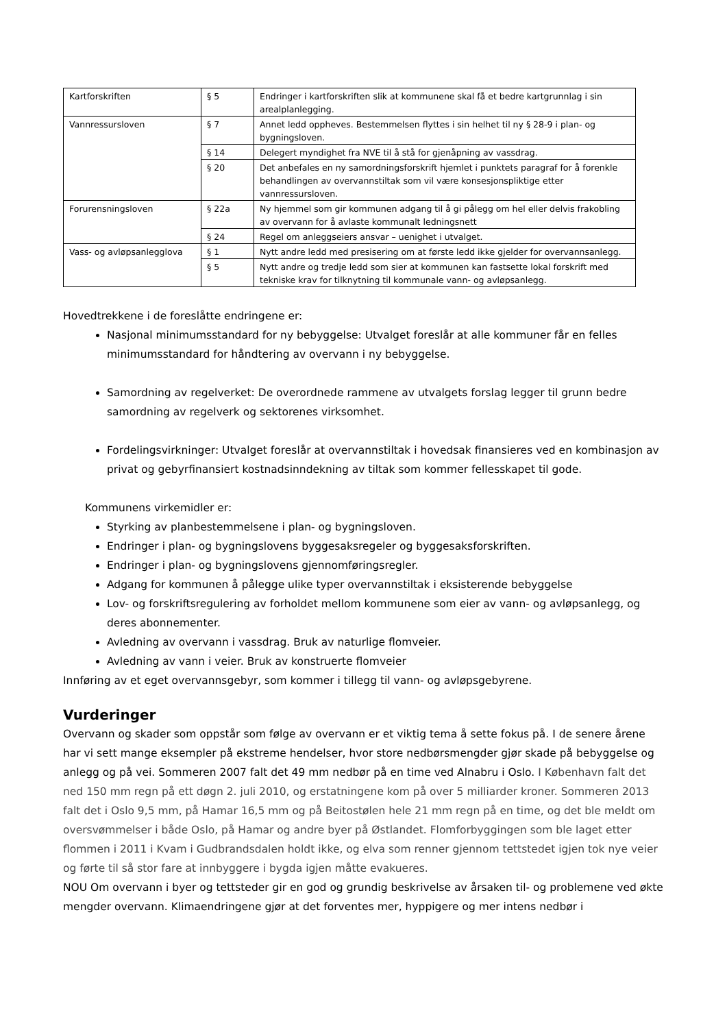| Kartforskriften | § 5 | Endringer i kartforskriften slik at kommunene skal få et bedre kartgrunnlag i sin arealplanlegging. |
| Vannressursloven | § 7 | Annet ledd oppheves. Bestemmelsen flyttes i sin helhet til ny § 28-9 i plan- og bygningsloven. |
| | § 14 | Delegert myndighet fra NVE til å stå for gjenåpning av vassdrag. |
| | § 20 | Det anbefales en ny samordningsforskrift hjemlet i punktets paragraf for å forenkle behandlingen av overvannstiltak som vil være konsesjonspliktige etter vannressursloven. |
| Forurensningsloven | § 22a | Ny hjemmel som gir kommunen adgang til å gi pålegg om hel eller delvis frakobling av overvann for å avlaste kommunalt ledningsnett |
| | § 24 | Regel om anleggseiers ansvar – uenighet i utvalget. |
| Vass- og avløpsanlegglova | § 1 | Nytt andre ledd med presisering om at første ledd ikke gjelder for overvannsanlegg. |
| | § 5 | Nytt andre og tredje ledd som sier at kommunen kan fastsette lokal forskrift med tekniske krav for tilknytning til kommunale vann- og avløpsanlegg. |
Hovedtrekkene i de foreslåtte endringene er:
Nasjonal minimumsstandard for ny bebyggelse: Utvalget foreslår at alle kommuner får en felles minimumsstandard for håndtering av overvann i ny bebyggelse.
Samordning av regelverket: De overordnede rammene av utvalgets forslag legger til grunn bedre samordning av regelverk og sektorenes virksomhet.
Fordelingsvirkninger: Utvalget foreslår at overvannstiltak i hovedsak finansieres ved en kombinasjon av privat og gebyrfinansiert kostnadsinndekning av tiltak som kommer fellesskapet til gode.
Kommunens virkemidler er:
Styrking av planbestemmelsene i plan- og bygningsloven.
Endringer i plan- og bygningslovens byggesaksregeler og byggesaksforskriften.
Endringer i plan- og bygningslovens gjennomføringsregler.
Adgang for kommunen å pålegge ulike typer overvannstiltak i eksisterende bebyggelse
Lov- og forskriftsregulering av forholdet mellom kommunene som eier av vann- og avløpsanlegg, og deres abonnementer.
Avledning av overvann i vassdrag. Bruk av naturlige flomveier.
Avledning av vann i veier. Bruk av konstruerte flomveier
Innføring av et eget overvannsgebyr, som kommer i tillegg til vann- og avløpsgebyrene.
Vurderinger
Overvann og skader som oppstår som følge av overvann er et viktig tema å sette fokus på. I de senere årene har vi sett mange eksempler på ekstreme hendelser, hvor store nedbørsmengder gjør skade på bebyggelse og anlegg og på vei. Sommeren 2007 falt det 49 mm nedbør på en time ved Alnabru i Oslo. I København falt det ned 150 mm regn på ett døgn 2. juli 2010, og erstatningene kom på over 5 milliarder kroner. Sommeren 2013 falt det i Oslo 9,5 mm, på Hamar 16,5 mm og på Beitostølen hele 21 mm regn på en time, og det ble meldt om oversvømmelser i både Oslo, på Hamar og andre byer på Østlandet. Flomforbyggingen som ble laget etter flommen i 2011 i Kvam i Gudbrandsdalen holdt ikke, og elva som renner gjennom tettstedet igjen tok nye veier og førte til så stor fare at innbyggere i bygda igjen måtte evakueres.
NOU Om overvann i byer og tettsteder gir en god og grundig beskrivelse av årsaken til- og problemene ved økte mengder overvann. Klimaendringene gjør at det forventes mer, hyppigere og mer intens nedbør i